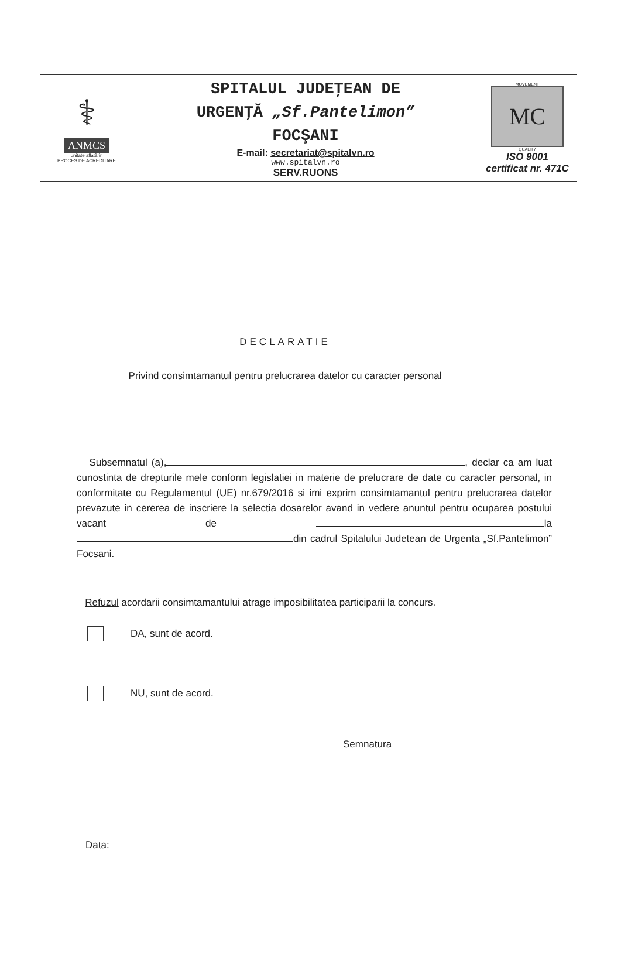| ⚕ ANMCS unitate aflată în PROCES DE ACREDITARE | SPITALUL JUDEŢEAN DE URGENŢĂ „Sf.Pantelimon” FOCŞANI E-mail: secretariat@spitalvn.ro www.spitalvn.ro SERV.RUONS | MOVEMENT MC QUALITY ISO 9001 certificat nr. 471C |
DECLARATIE
Privind consimtamantul pentru prelucrarea datelor cu caracter personal
Subsemnatul (a), , declar ca am luat cunostinta de drepturile mele conform legislatiei in materie de prelucrare de date cu caracter personal, in conformitate cu Regulamentul (UE) nr.679/2016 si imi exprim consimtamantul pentru prelucrarea datelor prevazute in cererea de inscriere la selectia dosarelor avand in vedere anuntul pentru ocuparea postului vacant de la din cadrul Spitalului Judetean de Urgenta „Sf.Pantelimon” Focsani.
Refuzul acordarii consimtamantului atrage imposibilitatea participarii la concurs.
DA, sunt de acord.
NU, sunt de acord.
Semnatura
Data: